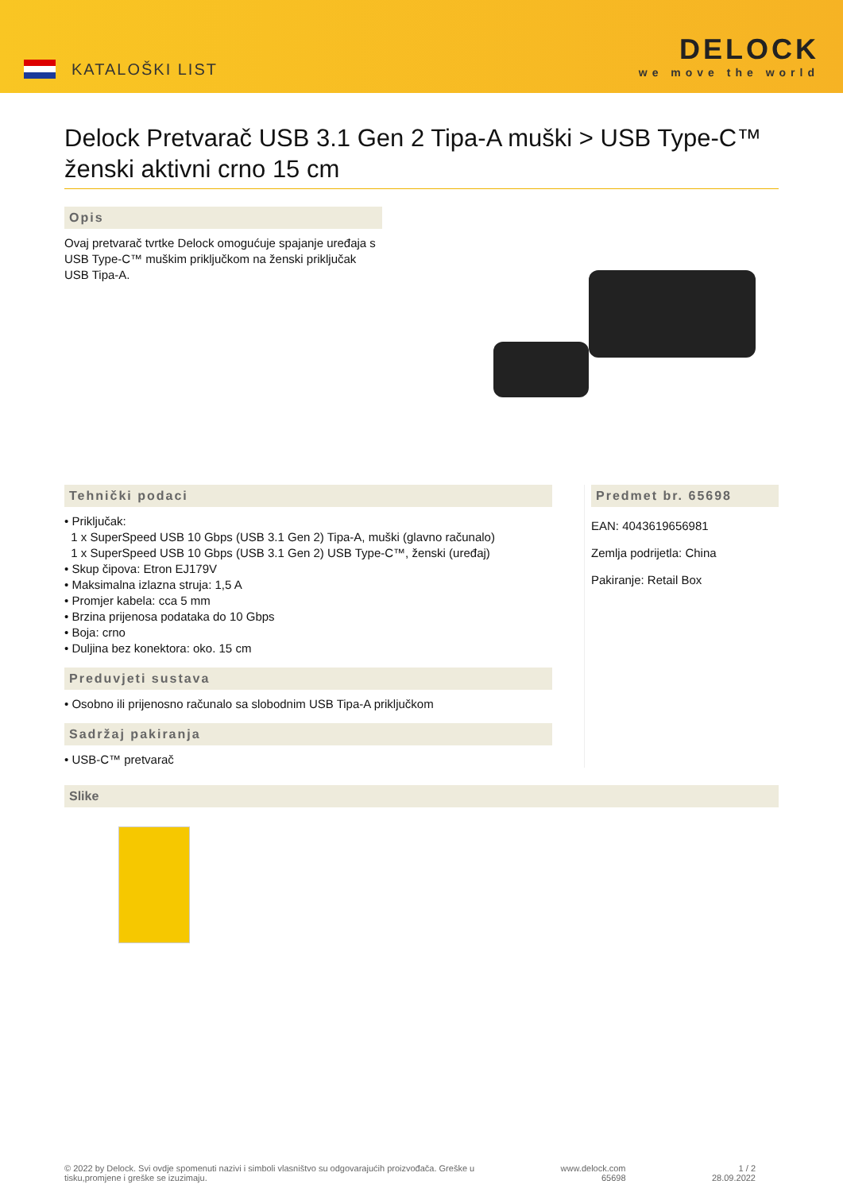KATALOŠKI LIST
DELOCK
we move the world
Delock Pretvarač USB 3.1 Gen 2 Tipa-A muški > USB Type-C™ ženski aktivni crno 15 cm
Opis
Ovaj pretvarač tvrtke Delock omogućuje spajanje uređaja s USB Type-C™ muškim priključkom na ženski priključak USB Tipa-A.
Tehnički podaci
• Priključak:
1 x SuperSpeed USB 10 Gbps (USB 3.1 Gen 2) Tipa-A, muški (glavno računalo)
1 x SuperSpeed USB 10 Gbps (USB 3.1 Gen 2) USB Type-C™, ženski (uređaj)
• Skup čipova: Etron EJ179V
• Maksimalna izlazna struja: 1,5 A
• Promjer kabela: cca 5 mm
• Brzina prijenosa podataka do 10 Gbps
• Boja: crno
• Duljina bez konektora: oko. 15 cm
Preduvjeti sustava
• Osobno ili prijenosno računalo sa slobodnim USB Tipa-A priključkom
Sadržaj pakiranja
• USB-C™ pretvarač
Predmet br. 65698
EAN: 4043619656981
Zemlja podrijetla: China
Pakiranje: Retail Box
Slike
© 2022 by Delock. Svi ovdje spomenuti nazivi i simboli vlasništvo su odgovarajućih proizvođača. Greške u
tisku,promjene i greške se izuzimaju.
www.delock.com
65698
1 / 2
28.09.2022